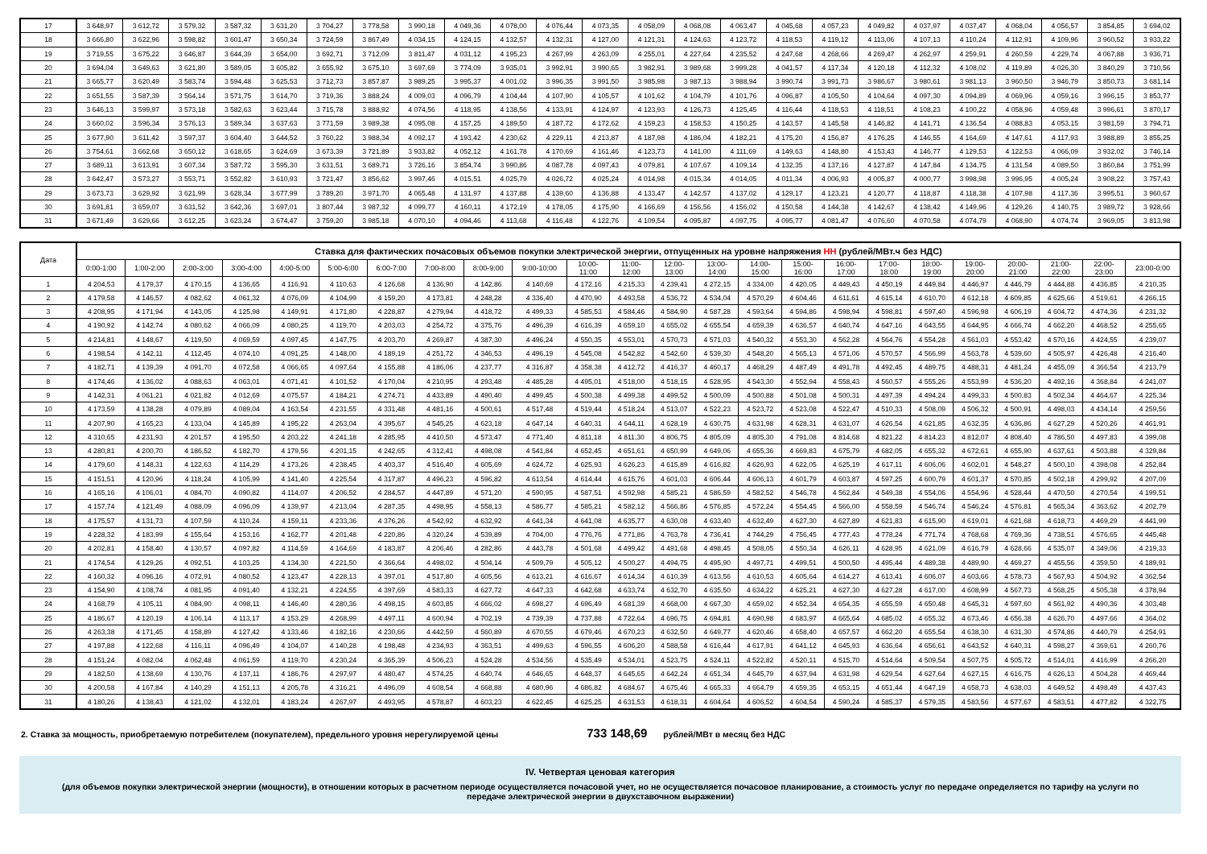| 17 | 3 648,97 | 3 612,72 | 3 579,32 | 3 587,32 | 3 631,20 | 3 704,27 | 3 778,58 | 3 990,18 | 4 049,36 | 4 078,00 | 4 076,44 | 4 073,35 | 4 058,09 | 4 068,08 | 4 063,47 | 4 045,68 | 4 057,23 | 4 049,82 | 4 037,97 | 4 037,47 | 4 068,04 | 4 056,57 | 3 854,85 | 3 694,02 |
| 18 | 3 666,80 | 3 622,96 | 3 598,82 | 3 601,47 | 3 650,34 | 3 724,59 | 3 867,49 | 4 034,15 | 4 124,15 | 4 132,57 | 4 132,31 | 4 127,00 | 4 121,31 | 4 124,63 | 4 123,72 | 4 118,53 | 4 119,12 | 4 113,06 | 4 107,13 | 4 110,24 | 4 112,91 | 4 109,96 | 3 960,52 | 3 933,22 |
| 19 | 3 719,55 | 3 675,22 | 3 646,87 | 3 644,39 | 3 654,00 | 3 692,71 | 3 712,09 | 3 811,47 | 4 031,12 | 4 195,23 | 4 267,99 | 4 263,09 | 4 255,01 | 4 227,64 | 4 235,52 | 4 247,68 | 4 268,66 | 4 269,47 | 4 262,97 | 4 259,91 | 4 260,59 | 4 229,74 | 4 067,88 | 3 936,71 |
| 20 | 3 694,04 | 3 649,63 | 3 621,80 | 3 589,05 | 3 605,82 | 3 655,92 | 3 675,10 | 3 697,69 | 3 774,09 | 3 935,01 | 3 992,91 | 3 990,65 | 3 982,91 | 3 989,68 | 3 999,28 | 4 041,57 | 4 117,34 | 4 120,18 | 4 112,32 | 4 108,02 | 4 119,89 | 4 026,30 | 3 840,29 | 3 710,56 |
| 21 | 3 665,77 | 3 620,49 | 3 583,74 | 3 594,48 | 3 625,53 | 3 712,73 | 3 857,87 | 3 989,25 | 3 995,37 | 4 001,02 | 3 996,35 | 3 991,50 | 3 985,98 | 3 987,13 | 3 988,94 | 3 990,74 | 3 991,73 | 3 986,67 | 3 980,61 | 3 981,13 | 3 960,50 | 3 946,79 | 3 850,73 | 3 681,14 |
| 22 | 3 651,55 | 3 587,39 | 3 564,14 | 3 571,75 | 3 614,70 | 3 719,36 | 3 888,24 | 4 009,03 | 4 096,79 | 4 104,44 | 4 107,90 | 4 105,57 | 4 101,62 | 4 104,79 | 4 101,76 | 4 096,87 | 4 105,50 | 4 104,64 | 4 097,30 | 4 094,89 | 4 069,96 | 4 059,16 | 3 996,15 | 3 853,77 |
| 23 | 3 646,13 | 3 599,97 | 3 573,18 | 3 582,63 | 3 623,44 | 3 715,78 | 3 888,92 | 4 074,56 | 4 118,95 | 4 138,56 | 4 133,91 | 4 124,97 | 4 123,93 | 4 126,73 | 4 125,45 | 4 116,44 | 4 118,53 | 4 118,51 | 4 108,23 | 4 100,22 | 4 058,96 | 4 059,48 | 3 996,61 | 3 870,17 |
| 24 | 3 660,02 | 3 596,34 | 3 576,13 | 3 589,34 | 3 637,63 | 3 771,59 | 3 989,38 | 4 095,08 | 4 157,25 | 4 189,50 | 4 187,72 | 4 172,62 | 4 159,23 | 4 158,53 | 4 150,25 | 4 143,57 | 4 145,58 | 4 146,82 | 4 141,71 | 4 136,54 | 4 088,83 | 4 053,15 | 3 981,59 | 3 794,71 |
| 25 | 3 677,90 | 3 611,42 | 3 597,37 | 3 604,40 | 3 644,52 | 3 760,22 | 3 988,34 | 4 092,17 | 4 193,42 | 4 230,62 | 4 229,11 | 4 213,87 | 4 187,98 | 4 186,04 | 4 182,21 | 4 175,20 | 4 156,87 | 4 176,25 | 4 146,55 | 4 164,69 | 4 147,61 | 4 117,93 | 3 988,89 | 3 855,25 |
| 26 | 3 754,61 | 3 662,68 | 3 650,12 | 3 618,65 | 3 624,69 | 3 673,39 | 3 721,89 | 3 933,82 | 4 052,12 | 4 161,78 | 4 170,69 | 4 161,46 | 4 123,73 | 4 141,00 | 4 111,69 | 4 149,63 | 4 148,80 | 4 153,43 | 4 146,77 | 4 129,53 | 4 122,53 | 4 066,09 | 3 932,02 | 3 746,14 |
| 27 | 3 689,11 | 3 613,91 | 3 607,34 | 3 587,72 | 3 595,30 | 3 631,51 | 3 689,71 | 3 726,16 | 3 854,74 | 3 990,86 | 4 087,78 | 4 097,43 | 4 079,81 | 4 107,67 | 4 109,14 | 4 132,35 | 4 137,16 | 4 127,87 | 4 147,84 | 4 134,75 | 4 131,54 | 4 089,50 | 3 860,84 | 3 751,99 |
| 28 | 3 642,47 | 3 573,27 | 3 553,71 | 3 552,82 | 3 610,93 | 3 721,47 | 3 856,62 | 3 997,46 | 4 015,51 | 4 025,79 | 4 026,72 | 4 025,24 | 4 014,98 | 4 015,34 | 4 014,05 | 4 011,34 | 4 006,93 | 4 005,87 | 4 000,77 | 3 998,98 | 3 996,95 | 4 005,24 | 3 908,22 | 3 757,43 |
| 29 | 3 673,73 | 3 629,92 | 3 621,99 | 3 628,34 | 3 677,99 | 3 789,20 | 3 971,70 | 4 065,48 | 4 131,97 | 4 137,88 | 4 139,60 | 4 136,88 | 4 133,47 | 4 142,57 | 4 137,02 | 4 129,17 | 4 123,21 | 4 120,77 | 4 118,87 | 4 118,38 | 4 107,98 | 4 117,36 | 3 995,51 | 3 960,67 |
| 30 | 3 691,81 | 3 659,07 | 3 631,52 | 3 642,36 | 3 697,01 | 3 807,44 | 3 987,32 | 4 099,77 | 4 160,11 | 4 172,19 | 4 178,05 | 4 175,90 | 4 166,69 | 4 156,56 | 4 156,02 | 4 150,58 | 4 144,38 | 4 142,67 | 4 138,42 | 4 149,96 | 4 129,26 | 4 140,75 | 3 989,72 | 3 928,66 |
| 31 | 3 671,49 | 3 629,66 | 3 612,25 | 3 623,24 | 3 674,47 | 3 759,20 | 3 985,18 | 4 070,10 | 4 094,46 | 4 113,68 | 4 116,48 | 4 122,76 | 4 109,54 | 4 095,87 | 4 097,75 | 4 095,77 | 4 081,47 | 4 076,60 | 4 070,58 | 4 074,79 | 4 068,90 | 4 074,74 | 3 969,05 | 3 813,98 |
| Дата | Ставка для фактических почасовых объемов покупки электрической энергии, отпущенных на уровне напряжения НН (рублей/МВт.ч без НДС) | | | | | | | | | | | | | | | | | | | | | | | |
| --- | --- | --- | --- | --- | --- | --- | --- | --- | --- | --- | --- | --- | --- | --- | --- | --- | --- | --- | --- | --- | --- | --- | --- | --- |
| | 0:00-1:00 | 1:00-2:00 | 2:00-3:00 | 3:00-4:00 | 4:00-5:00 | 5:00-6:00 | 6:00-7:00 | 7:00-8:00 | 8:00-9:00 | 9:00-10:00 | 10:00- 11:00 | 11:00- 12:00 | 12:00- 13:00 | 13:00- 14:00 | 14:00- 15:00 | 15:00- 16:00 | 16:00- 17:00 | 17:00- 18:00 | 18:00- 19:00 | 19:00- 20:00 | 20:00- 21:00 | 21:00- 22:00 | 22:00- 23:00 | 23:00-0:00 |
| 1 | 4 204,53 | 4 179,37 | 4 170,15 | 4 136,65 | 4 116,91 | 4 110,63 | 4 126,68 | 4 136,90 | 4 142,86 | 4 140,69 | 4 172,16 | 4 215,33 | 4 239,41 | 4 272,15 | 4 334,00 | 4 420,05 | 4 449,43 | 4 450,19 | 4 449,84 | 4 446,97 | 4 446,79 | 4 444,88 | 4 436,85 | 4 210,35 |
| 2 | 4 179,58 | 4 146,57 | 4 082,62 | 4 061,32 | 4 076,09 | 4 104,99 | 4 159,20 | 4 173,81 | 4 248,28 | 4 336,40 | 4 470,90 | 4 493,58 | 4 536,72 | 4 534,04 | 4 570,29 | 4 604,46 | 4 611,61 | 4 615,14 | 4 610,70 | 4 612,18 | 4 609,85 | 4 625,66 | 4 519,61 | 4 266,15 |
| 3 | 4 208,95 | 4 171,94 | 4 143,05 | 4 125,98 | 4 149,91 | 4 171,80 | 4 228,87 | 4 279,94 | 4 418,72 | 4 499,33 | 4 585,53 | 4 584,46 | 4 584,90 | 4 587,28 | 4 593,64 | 4 594,86 | 4 598,94 | 4 598,81 | 4 597,40 | 4 596,98 | 4 606,19 | 4 604,72 | 4 474,36 | 4 231,32 |
| 4 | 4 190,92 | 4 142,74 | 4 080,62 | 4 066,09 | 4 080,25 | 4 119,70 | 4 203,03 | 4 254,72 | 4 375,76 | 4 496,39 | 4 616,39 | 4 659,10 | 4 655,02 | 4 655,54 | 4 659,39 | 4 636,57 | 4 640,74 | 4 647,16 | 4 643,55 | 4 644,95 | 4 666,74 | 4 662,20 | 4 468,52 | 4 255,65 |
| 5 | 4 214,81 | 4 148,67 | 4 119,50 | 4 069,59 | 4 097,45 | 4 147,75 | 4 203,70 | 4 269,87 | 4 387,30 | 4 496,24 | 4 550,35 | 4 553,01 | 4 570,73 | 4 571,03 | 4 540,32 | 4 553,30 | 4 562,28 | 4 564,76 | 4 554,28 | 4 561,03 | 4 553,42 | 4 570,16 | 4 424,55 | 4 239,07 |
| 6 | 4 198,54 | 4 142,11 | 4 112,45 | 4 074,10 | 4 091,25 | 4 148,00 | 4 189,19 | 4 251,72 | 4 346,53 | 4 496,19 | 4 545,08 | 4 542,82 | 4 542,60 | 4 539,30 | 4 548,20 | 4 565,13 | 4 571,06 | 4 570,57 | 4 566,99 | 4 563,78 | 4 539,60 | 4 505,97 | 4 426,48 | 4 216,40 |
| 7 | 4 182,71 | 4 139,39 | 4 091,70 | 4 072,58 | 4 066,65 | 4 097,64 | 4 155,88 | 4 186,06 | 4 237,77 | 4 316,87 | 4 358,38 | 4 412,72 | 4 416,37 | 4 460,17 | 4 468,29 | 4 487,49 | 4 491,78 | 4 492,45 | 4 489,75 | 4 488,31 | 4 481,24 | 4 455,09 | 4 366,54 | 4 213,79 |
| 8 | 4 174,46 | 4 136,02 | 4 088,63 | 4 063,01 | 4 071,41 | 4 101,52 | 4 170,04 | 4 210,95 | 4 293,48 | 4 485,28 | 4 495,01 | 4 518,00 | 4 518,15 | 4 528,95 | 4 543,30 | 4 552,94 | 4 558,43 | 4 560,57 | 4 555,26 | 4 553,99 | 4 536,20 | 4 492,16 | 4 368,84 | 4 241,07 |
| 9 | 4 142,31 | 4 061,21 | 4 021,82 | 4 012,69 | 4 075,57 | 4 184,21 | 4 274,71 | 4 433,89 | 4 490,40 | 4 499,45 | 4 500,38 | 4 499,38 | 4 499,52 | 4 500,09 | 4 500,88 | 4 501,08 | 4 500,31 | 4 497,39 | 4 494,24 | 4 499,33 | 4 500,83 | 4 502,34 | 4 464,67 | 4 225,34 |
| 10 | 4 173,59 | 4 138,28 | 4 079,89 | 4 089,04 | 4 163,54 | 4 231,55 | 4 331,48 | 4 481,16 | 4 500,61 | 4 517,48 | 4 519,44 | 4 518,24 | 4 513,07 | 4 522,23 | 4 523,72 | 4 523,08 | 4 522,47 | 4 510,33 | 4 508,09 | 4 506,32 | 4 500,91 | 4 498,03 | 4 434,14 | 4 259,56 |
| 11 | 4 207,90 | 4 165,23 | 4 133,04 | 4 145,89 | 4 195,22 | 4 263,04 | 4 395,67 | 4 545,25 | 4 623,18 | 4 647,14 | 4 640,31 | 4 644,11 | 4 628,19 | 4 630,75 | 4 631,98 | 4 628,31 | 4 631,07 | 4 626,54 | 4 621,85 | 4 632,35 | 4 636,86 | 4 627,29 | 4 520,26 | 4 461,91 |
| 12 | 4 310,65 | 4 231,93 | 4 201,57 | 4 195,50 | 4 203,22 | 4 241,18 | 4 285,95 | 4 410,50 | 4 573,47 | 4 771,40 | 4 811,18 | 4 811,30 | 4 806,75 | 4 805,09 | 4 805,30 | 4 791,08 | 4 814,68 | 4 821,22 | 4 814,23 | 4 812,07 | 4 808,40 | 4 786,50 | 4 497,83 | 4 399,08 |
| 13 | 4 280,81 | 4 200,70 | 4 186,52 | 4 182,70 | 4 179,56 | 4 201,15 | 4 242,65 | 4 312,41 | 4 498,08 | 4 541,84 | 4 652,45 | 4 651,61 | 4 650,99 | 4 649,06 | 4 655,36 | 4 669,83 | 4 675,79 | 4 682,05 | 4 655,32 | 4 672,61 | 4 655,90 | 4 637,61 | 4 503,88 | 4 329,84 |
| 14 | 4 179,60 | 4 148,31 | 4 122,63 | 4 114,29 | 4 173,26 | 4 238,45 | 4 403,37 | 4 516,40 | 4 605,69 | 4 624,72 | 4 625,93 | 4 626,23 | 4 615,89 | 4 616,82 | 4 626,93 | 4 622,05 | 4 625,19 | 4 617,11 | 4 606,06 | 4 602,01 | 4 548,27 | 4 500,10 | 4 398,08 | 4 252,84 |
| 15 | 4 151,51 | 4 120,96 | 4 118,24 | 4 105,99 | 4 141,40 | 4 225,54 | 4 317,87 | 4 496,23 | 4 596,82 | 4 613,54 | 4 614,44 | 4 615,76 | 4 601,03 | 4 606,44 | 4 606,13 | 4 601,79 | 4 603,87 | 4 597,25 | 4 600,79 | 4 601,37 | 4 570,85 | 4 502,18 | 4 299,92 | 4 207,09 |
| 16 | 4 165,16 | 4 106,01 | 4 084,70 | 4 090,82 | 4 114,07 | 4 206,52 | 4 284,57 | 4 447,89 | 4 571,20 | 4 590,95 | 4 587,51 | 4 592,98 | 4 585,21 | 4 586,59 | 4 582,52 | 4 546,78 | 4 562,84 | 4 549,38 | 4 554,06 | 4 554,96 | 4 528,44 | 4 470,50 | 4 270,54 | 4 199,51 |
| 17 | 4 157,74 | 4 121,49 | 4 088,09 | 4 096,09 | 4 139,97 | 4 213,04 | 4 287,35 | 4 498,95 | 4 558,13 | 4 586,77 | 4 585,21 | 4 582,12 | 4 566,86 | 4 576,85 | 4 572,24 | 4 554,45 | 4 566,00 | 4 558,59 | 4 546,74 | 4 546,24 | 4 576,81 | 4 565,34 | 4 363,62 | 4 202,79 |
| 18 | 4 175,57 | 4 131,73 | 4 107,59 | 4 110,24 | 4 159,11 | 4 233,36 | 4 376,26 | 4 542,92 | 4 632,92 | 4 641,34 | 4 641,08 | 4 635,77 | 4 630,08 | 4 633,40 | 4 632,49 | 4 627,30 | 4 627,89 | 4 621,83 | 4 615,90 | 4 619,01 | 4 621,68 | 4 618,73 | 4 469,29 | 4 441,99 |
| 19 | 4 228,32 | 4 183,99 | 4 155,64 | 4 153,16 | 4 162,77 | 4 201,48 | 4 220,86 | 4 320,24 | 4 539,89 | 4 704,00 | 4 776,76 | 4 771,86 | 4 763,78 | 4 736,41 | 4 744,29 | 4 756,45 | 4 777,43 | 4 778,24 | 4 771,74 | 4 768,68 | 4 769,36 | 4 738,51 | 4 576,65 | 4 445,48 |
| 20 | 4 202,81 | 4 158,40 | 4 130,57 | 4 097,82 | 4 114,59 | 4 164,69 | 4 183,87 | 4 206,46 | 4 282,86 | 4 443,78 | 4 501,68 | 4 499,42 | 4 491,68 | 4 498,45 | 4 508,05 | 4 550,34 | 4 626,11 | 4 628,95 | 4 621,09 | 4 616,79 | 4 628,66 | 4 535,07 | 4 349,06 | 4 219,33 |
| 21 | 4 174,54 | 4 129,26 | 4 092,51 | 4 103,25 | 4 134,30 | 4 221,50 | 4 366,64 | 4 498,02 | 4 504,14 | 4 509,79 | 4 505,12 | 4 500,27 | 4 494,75 | 4 495,90 | 4 497,71 | 4 499,51 | 4 500,50 | 4 495,44 | 4 489,38 | 4 489,90 | 4 469,27 | 4 455,56 | 4 359,50 | 4 189,91 |
| 22 | 4 160,32 | 4 096,16 | 4 072,91 | 4 080,52 | 4 123,47 | 4 228,13 | 4 397,01 | 4 517,80 | 4 605,56 | 4 613,21 | 4 616,67 | 4 614,34 | 4 610,39 | 4 613,56 | 4 610,53 | 4 605,64 | 4 614,27 | 4 613,41 | 4 606,07 | 4 603,66 | 4 578,73 | 4 567,93 | 4 504,92 | 4 362,54 |
| 23 | 4 154,90 | 4 108,74 | 4 081,95 | 4 091,40 | 4 132,21 | 4 224,55 | 4 397,69 | 4 583,33 | 4 627,72 | 4 647,33 | 4 642,68 | 4 633,74 | 4 632,70 | 4 635,50 | 4 634,22 | 4 625,21 | 4 627,30 | 4 627,28 | 4 617,00 | 4 608,99 | 4 567,73 | 4 568,25 | 4 505,38 | 4 378,94 |
| 24 | 4 168,79 | 4 105,11 | 4 084,90 | 4 098,11 | 4 146,40 | 4 280,36 | 4 498,15 | 4 603,85 | 4 666,02 | 4 698,27 | 4 696,49 | 4 681,39 | 4 668,00 | 4 667,30 | 4 659,02 | 4 652,34 | 4 654,35 | 4 655,59 | 4 650,48 | 4 645,31 | 4 597,60 | 4 561,92 | 4 490,36 | 4 303,48 |
| 25 | 4 186,67 | 4 120,19 | 4 106,14 | 4 113,17 | 4 153,29 | 4 268,99 | 4 497,11 | 4 600,94 | 4 702,19 | 4 739,39 | 4 737,88 | 4 722,64 | 4 696,75 | 4 694,81 | 4 690,98 | 4 683,97 | 4 665,64 | 4 685,02 | 4 655,32 | 4 673,46 | 4 656,38 | 4 626,70 | 4 497,66 | 4 364,02 |
| 26 | 4 263,38 | 4 171,45 | 4 158,89 | 4 127,42 | 4 133,46 | 4 182,16 | 4 230,66 | 4 442,59 | 4 560,89 | 4 670,55 | 4 679,46 | 4 670,23 | 4 632,50 | 4 649,77 | 4 620,46 | 4 658,40 | 4 657,57 | 4 662,20 | 4 655,54 | 4 638,30 | 4 631,30 | 4 574,86 | 4 440,79 | 4 254,91 |
| 27 | 4 197,88 | 4 122,68 | 4 116,11 | 4 096,49 | 4 104,07 | 4 140,28 | 4 198,48 | 4 234,93 | 4 363,51 | 4 499,63 | 4 596,55 | 4 606,20 | 4 588,58 | 4 616,44 | 4 617,91 | 4 641,12 | 4 645,93 | 4 636,64 | 4 656,61 | 4 643,52 | 4 640,31 | 4 598,27 | 4 369,61 | 4 260,76 |
| 28 | 4 151,24 | 4 082,04 | 4 062,48 | 4 061,59 | 4 119,70 | 4 230,24 | 4 365,39 | 4 506,23 | 4 524,28 | 4 534,56 | 4 535,49 | 4 534,01 | 4 523,75 | 4 524,11 | 4 522,82 | 4 520,11 | 4 515,70 | 4 514,64 | 4 509,54 | 4 507,75 | 4 505,72 | 4 514,01 | 4 416,99 | 4 266,20 |
| 29 | 4 182,50 | 4 138,69 | 4 130,76 | 4 137,11 | 4 186,76 | 4 297,97 | 4 480,47 | 4 574,25 | 4 640,74 | 4 646,65 | 4 648,37 | 4 645,65 | 4 642,24 | 4 651,34 | 4 645,79 | 4 637,94 | 4 631,98 | 4 629,54 | 4 627,64 | 4 627,15 | 4 616,75 | 4 626,13 | 4 504,28 | 4 469,44 |
| 30 | 4 200,58 | 4 167,84 | 4 140,29 | 4 151,13 | 4 205,78 | 4 316,21 | 4 496,09 | 4 608,54 | 4 668,88 | 4 680,96 | 4 686,82 | 4 684,67 | 4 675,46 | 4 665,33 | 4 664,79 | 4 659,35 | 4 653,15 | 4 651,44 | 4 647,19 | 4 658,73 | 4 638,03 | 4 649,52 | 4 498,49 | 4 437,43 |
| 31 | 4 180,26 | 4 138,43 | 4 121,02 | 4 132,01 | 4 183,24 | 4 267,97 | 4 493,95 | 4 578,87 | 4 603,23 | 4 622,45 | 4 625,25 | 4 631,53 | 4 618,31 | 4 604,64 | 4 606,52 | 4 604,54 | 4 590,24 | 4 585,37 | 4 579,35 | 4 583,56 | 4 577,67 | 4 583,51 | 4 477,82 | 4 322,75 |
2. Ставка за мощность, приобретаемую потребителем (покупателем), предельного уровня нерегулируемой цены 733 148,69 рублей/МВт в месяц без НДС
IV. Четвертая ценовая категория
(для объемов покупки электрической энергии (мощности), в отношении которых в расчетном периоде осуществляется почасовой учет, но не осуществляется почасовое планирование, а стоимость услуг по передаче определяется по тарифу на услуги по передаче электрической энергии в двухставочном выражении)